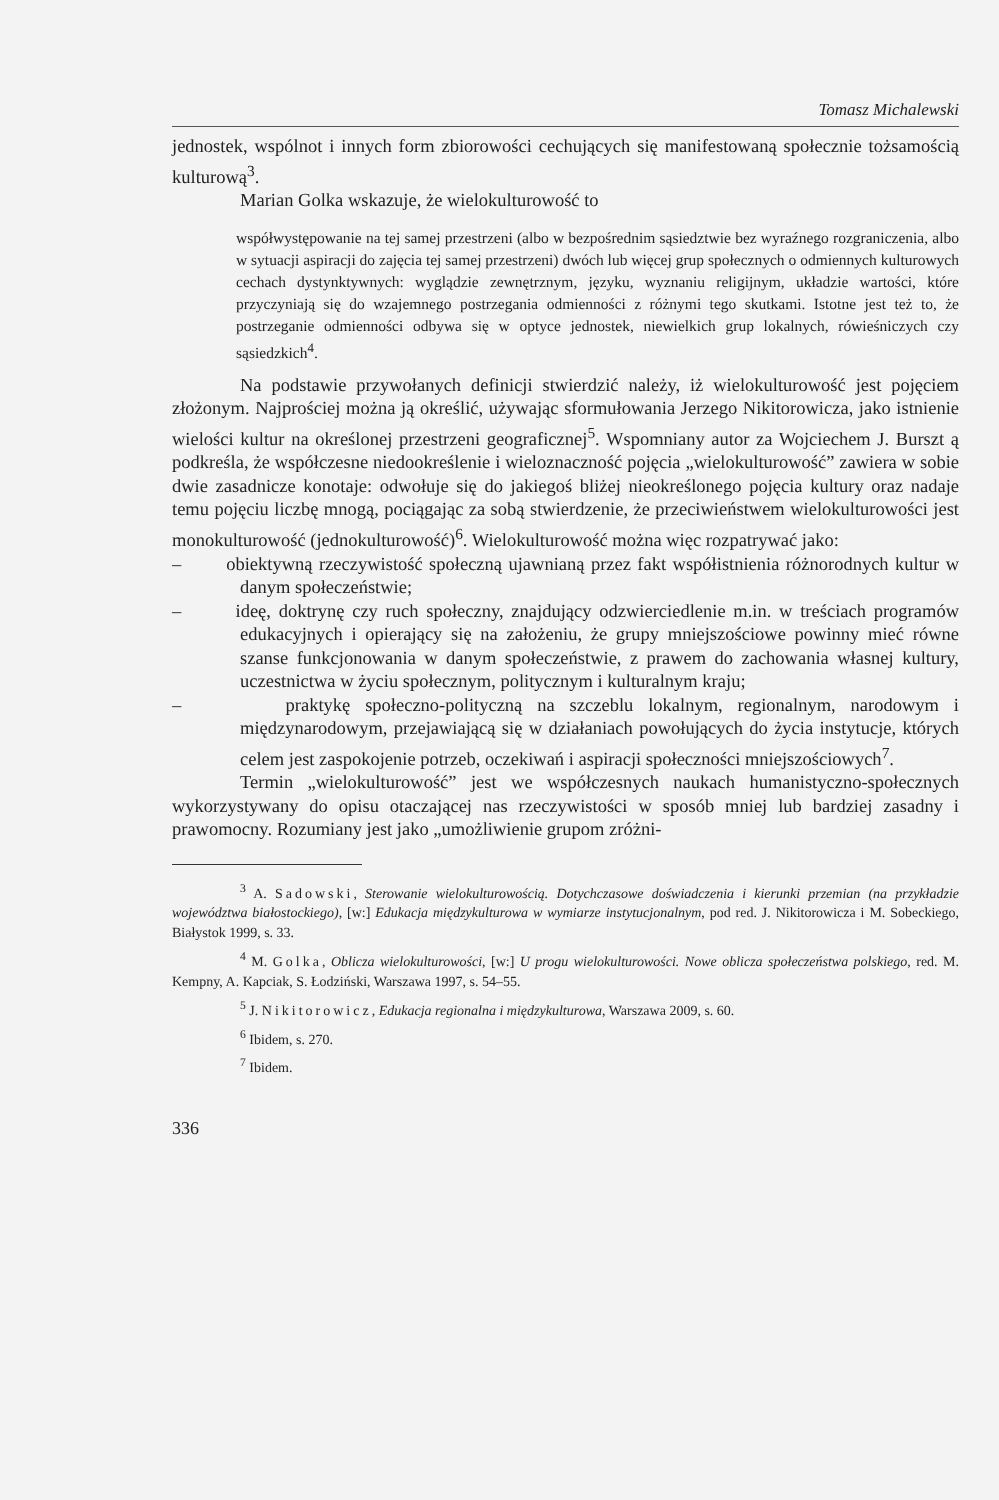Tomasz Michalewski
jednostek, wspólnot i innych form zbiorowości cechujących się manifestowaną społecznie tożsamością kulturową<sup>3</sup>.
Marian Golka wskazuje, że wielokulturowość to
współwystępowanie na tej samej przestrzeni (albo w bezpośrednim sąsiedztwie bez wyraźnego rozgraniczenia, albo w sytuacji aspiracji do zajęcia tej samej przestrzeni) dwóch lub więcej grup społecznych o odmiennych kulturowych cechach dystynktywnych: wyglądzie zewnętrznym, języku, wyznaniu religijnym, układzie wartości, które przyczyniają się do wzajemnego postrzegania odmienności z różnymi tego skutkami. Istotne jest też to, że postrzeganie odmienności odbywa się w optyce jednostek, niewielkich grup lokalnych, rówieśniczych czy sąsiedzkich<sup>4</sup>.
Na podstawie przywołanych definicji stwierdzić należy, iż wielokulturowość jest pojęciem złożonym. Najprościej można ją określić, używając sformułowania Jerzego Nikitorowicza, jako istnienie wielości kultur na określonej przestrzeni geograficznej<sup>5</sup>. Wspomniany autor za Wojciechem J. Burszt ą podkreśla, że współczesne niedookreślenie i wieloznaczność pojęcia „wielokulturowość” zawiera w sobie dwie zasadnicze konotaje: odwołuje się do jakiegoś bliżej nieokreślonego pojęcia kultury oraz nadaje temu pojęciu liczbę mnogą, pociągając za sobą stwierdzenie, że przeciwieństwem wielokulturowości jest monokulturowość (jednokulturowość)<sup>6</sup>. Wielokulturowość można więc rozpatrywać jako:
– obiektywną rzeczywistość społeczną ujawnianą przez fakt współistnienia różnorodnych kultur w danym społeczeństwie;
– ideę, doktrynę czy ruch społeczny, znajdujący odzwierciedlenie m.in. w treściach programów edukacyjnych i opierający się na założeniu, że grupy mniejszościowe powinny mieć równe szanse funkcjonowania w danym społeczeństwie, z prawem do zachowania własnej kultury, uczestnictwa w życiu społecznym, politycznym i kulturalnym kraju;
– praktykę społeczno-polityczną na szczeblu lokalnym, regionalnym, narodowym i międzynarodowym, przejawiającą się w działaniach powołujących do życia instytucje, których celem jest zaspokojenie potrzeb, oczekiwań i aspiracji społeczności mniejszościowych<sup>7</sup>.
Termin „wielokulturowość” jest we współczesnych naukach humanistyczno-społecznych wykorzystywany do opisu otaczającej nas rzeczywistości w sposób mniej lub bardziej zasadny i prawomocny. Rozumiany jest jako „umożliwienie grupom zróżni-
<sup>3</sup> A. Sadowski, Sterowanie wielokulturowością. Dotychczasowe doświadczenia i kierunki przemian (na przykładzie województwa białostockiego), [w:] Edukacja międzykulturowa w wymiarze instytucjonalnym, pod red. J. Nikitorowicza i M. Sobeckiego, Białystok 1999, s. 33.
<sup>4</sup> M. Golka, Oblicza wielokulturowości, [w:] U progu wielokulturowości. Nowe oblicza społeczeństwa polskiego, red. M. Kempny, A. Kapciak, S. Łodziński, Warszawa 1997, s. 54–55.
<sup>5</sup> J. Nikitorowicz, Edukacja regionalna i międzykulturowa, Warszawa 2009, s. 60.
<sup>6</sup> Ibidem, s. 270.
<sup>7</sup> Ibidem.
336